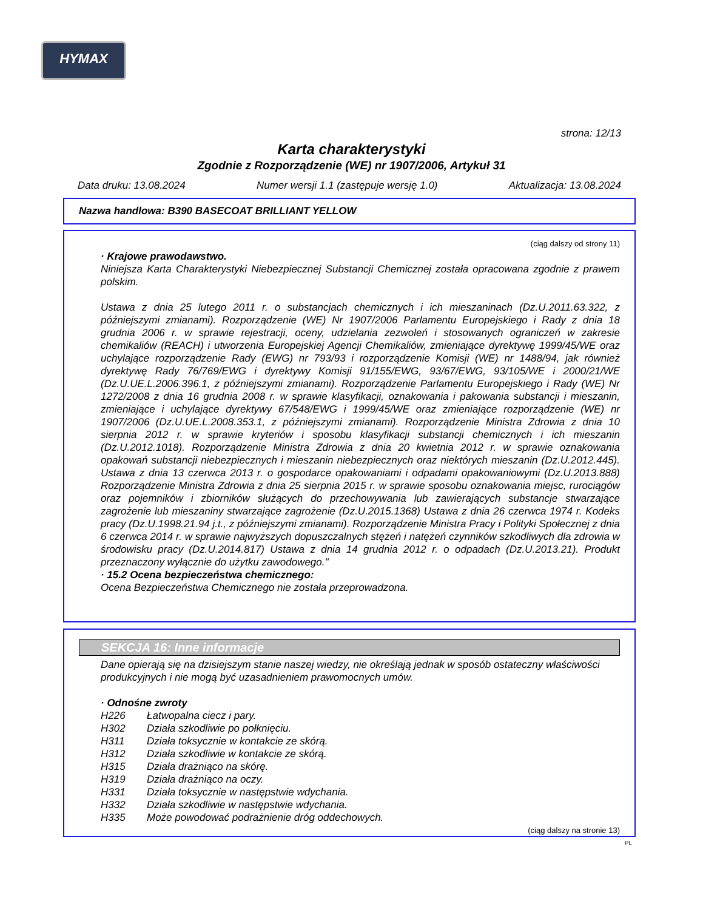HYMAX
strona: 12/13
Karta charakterystyki
Zgodnie z Rozporządzenie (WE) nr 1907/2006, Artykuł 31
Data druku: 13.08.2024 Numer wersji 1.1 (zastępuje wersję 1.0) Aktualizacja: 13.08.2024
Nazwa handlowa: B390 BASECOAT BRILLIANT YELLOW
(ciąg dalszy od strony 11)
· Krajowe prawodawstwo.
Niniejsza Karta Charakterystyki Niebezpiecznej Substancji Chemicznej została opracowana zgodnie z prawem polskim.
Ustawa z dnia 25 lutego 2011 r. o substancjach chemicznych i ich mieszaninach (Dz.U.2011.63.322, z późniejszymi zmianami). Rozporządzenie (WE) Nr 1907/2006 Parlamentu Europejskiego i Rady z dnia 18 grudnia 2006 r. w sprawie rejestracji, oceny, udzielania zezwoleń i stosowanych ograniczeń w zakresie chemikaliów (REACH) i utworzenia Europejskiej Agencji Chemikaliów, zmieniające dyrektywę 1999/45/WE oraz uchylające rozporządzenie Rady (EWG) nr 793/93 i rozporządzenie Komisji (WE) nr 1488/94, jak również dyrektywę Rady 76/769/EWG i dyrektywy Komisji 91/155/EWG, 93/67/EWG, 93/105/WE i 2000/21/WE (Dz.U.UE.L.2006.396.1, z późniejszymi zmianami). Rozporządzenie Parlamentu Europejskiego i Rady (WE) Nr 1272/2008 z dnia 16 grudnia 2008 r. w sprawie klasyfikacji, oznakowania i pakowania substancji i mieszanin, zmieniające i uchylające dyrektywy 67/548/EWG i 1999/45/WE oraz zmieniające rozporządzenie (WE) nr 1907/2006 (Dz.U.UE.L.2008.353.1, z późniejszymi zmianami). Rozporządzenie Ministra Zdrowia z dnia 10 sierpnia 2012 r. w sprawie kryteriów i sposobu klasyfikacji substancji chemicznych i ich mieszanin (Dz.U.2012.1018). Rozporządzenie Ministra Zdrowia z dnia 20 kwietnia 2012 r. w sprawie oznakowania opakowań substancji niebezpiecznych i mieszanin niebezpiecznych oraz niektórych mieszanin (Dz.U.2012.445). Ustawa z dnia 13 czerwca 2013 r. o gospodarce opakowaniami i odpadami opakowaniowymi (Dz.U.2013.888) Rozporządzenie Ministra Zdrowia z dnia 25 sierpnia 2015 r. w sprawie sposobu oznakowania miejsc, rurociągów oraz pojemników i zbiorników służących do przechowywania lub zawierających substancje stwarzające zagrożenie lub mieszaniny stwarzające zagrożenie (Dz.U.2015.1368) Ustawa z dnia 26 czerwca 1974 r. Kodeks pracy (Dz.U.1998.21.94 j.t., z późniejszymi zmianami). Rozporządzenie Ministra Pracy i Polityki Społecznej z dnia 6 czerwca 2014 r. w sprawie najwyższych dopuszczalnych stężeń i natężeń czynników szkodliwych dla zdrowia w środowisku pracy (Dz.U.2014.817) Ustawa z dnia 14 grudnia 2012 r. o odpadach (Dz.U.2013.21). Produkt przeznaczony wyłącznie do użytku zawodowego."
· 15.2 Ocena bezpieczeństwa chemicznego:
Ocena Bezpieczeństwa Chemicznego nie została przeprowadzona.
SEKCJA 16: Inne informacje
Dane opierają się na dzisiejszym stanie naszej wiedzy, nie określają jednak w sposób ostateczny właściwości produkcyjnych i nie mogą być uzasadnieniem prawomocnych umów.
· Odnośne zwroty
H226 Łatwopalna ciecz i pary.
H302 Działa szkodliwie po połknięciu.
H311 Działa toksycznie w kontakcie ze skórą.
H312 Działa szkodliwie w kontakcie ze skórą.
H315 Działa drażniąco na skórę.
H319 Działa drażniąco na oczy.
H331 Działa toksycznie w następstwie wdychania.
H332 Działa szkodliwie w następstwie wdychania.
H335 Może powodować podrażnienie dróg oddechowych.
(ciąg dalszy na stronie 13)
PL